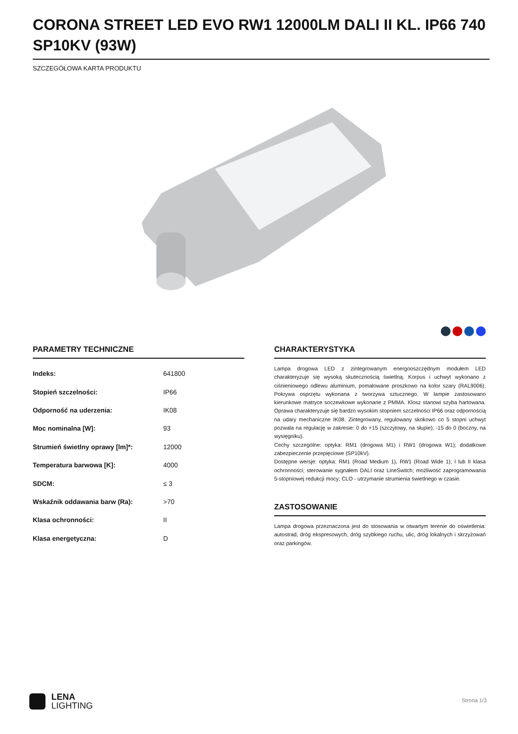CORONA STREET LED EVO RW1 12000LM DALI II KL. IP66 740 SP10KV (93W)
SZCZEGÓŁOWA KARTA PRODUKTU
PARAMETRY TECHNICZNE
| Indeks: | 641800 |
| Stopień szczelności: | IP66 |
| Odporność na uderzenia: | IK08 |
| Moc nominalna [W]: | 93 |
| Strumień świetlny oprawy [lm]*: | 12000 |
| Temperatura barwowa [K]: | 4000 |
| SDCM: | ≤ 3 |
| Wskaźnik oddawania barw (Ra): | >70 |
| Klasa ochronności: | II |
| Klasa energetyczna: | D |
CHARAKTERYSTYKA
Lampa drogowa LED z zintegrowanym energooszczędnym modułem LED charakteryzuje się wysoką skutecznością świetlną. Korpus i uchwyt wykonano z ciśnieniowego odlewu aluminium, pomalowane proszkowo na kolor szary (RAL9006). Pokrywa osprzętu wykonana z tworzywa sztucznego. W lampie zastosowano kierunkowe matryce soczewkowe wykonane z PMMA. Klosz stanowi szyba hartowana. Oprawa charakteryzuje się bardzo wysokim stopniem szczelności IP66 oraz odpornością na udary mechaniczne IK08. Zintegrowany, regulowany skokowo co 5 stopni uchwyt pozwala na regulację w zakresie: 0 do +15 (szczytowy, na słupie); -15 do 0 (boczny, na wysięgniku).
Cechy szczególne: optyka: RM1 (drogowa M1) i RW1 (drogowa W1); dodatkowe zabezpieczenie przepięciowe (SP10kV).
Dostępne wersje: optyka: RM1 (Road Medium 1), RW1 (Road Wide 1); I lub II klasa ochronności; sterowanie sygnałem DALI oraz LineSwitch; możliwość zaprogramowania 5-stopniowej redukcji mocy; CLO - utrzymanie strumienia świetlnego w czasie.
ZASTOSOWANIE
Lampa drogowa przeznaczona jest do stosowania w otwartym terenie do oświetlenia: autostrad, dróg ekspresowych, dróg szybkiego ruchu, ulic, dróg lokalnych i skrzyżowań oraz parkingów.
LENA
LIGHTING
Strona 1/3